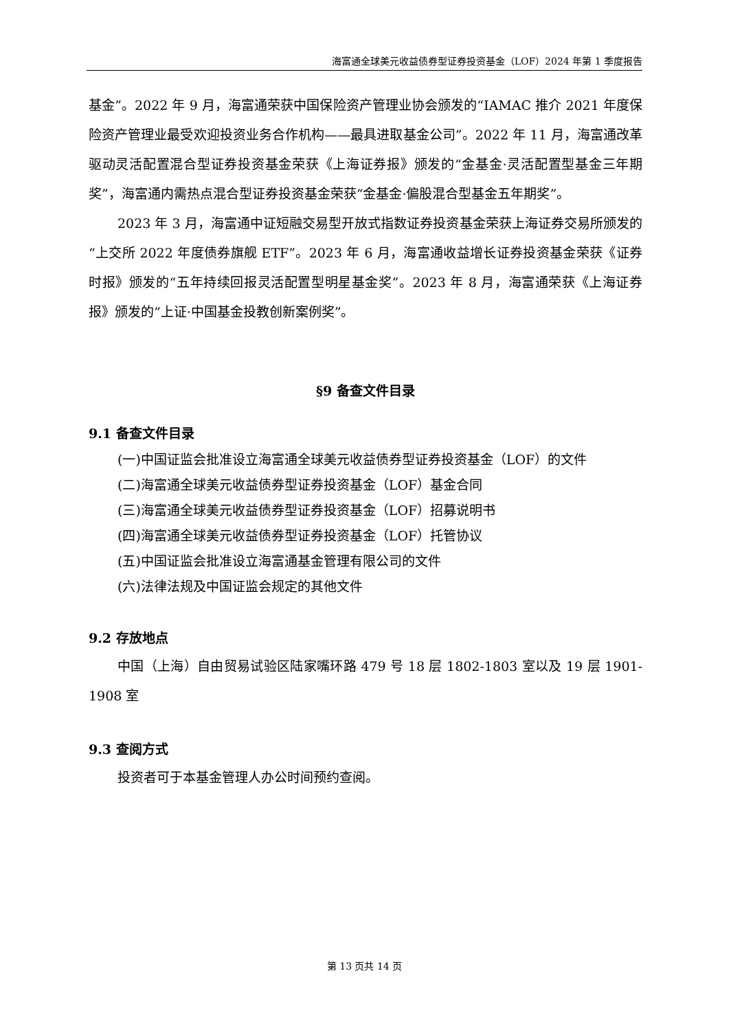海富通全球美元收益债券型证券投资基金（LOF）2024 年第 1 季度报告
基金”。2022 年 9 月，海富通荣获中国保险资产管理业协会颁发的“IAMAC 推介 2021 年度保险资产管理业最受欢迎投资业务合作机构——最具进取基金公司”。2022 年 11 月，海富通改革驱动灵活配置混合型证券投资基金荣获《上海证券报》颁发的“金基金·灵活配置型基金三年期奖”，海富通内需热点混合型证券投资基金荣获“金基金·偏股混合型基金五年期奖”。
2023 年 3 月，海富通中证短融交易型开放式指数证券投资基金荣获上海证券交易所颁发的“上交所 2022 年度债券旗舰 ETF”。2023 年 6 月，海富通收益增长证券投资基金荣获《证券时报》颁发的“五年持续回报灵活配置型明星基金奖”。2023 年 8 月，海富通荣获《上海证券报》颁发的“上证·中国基金投教创新案例奖”。
§9 备查文件目录
9.1 备查文件目录
(一)中国证监会批准设立海富通全球美元收益债券型证券投资基金（LOF）的文件
(二)海富通全球美元收益债券型证券投资基金（LOF）基金合同
(三)海富通全球美元收益债券型证券投资基金（LOF）招募说明书
(四)海富通全球美元收益债券型证券投资基金（LOF）托管协议
(五)中国证监会批准设立海富通基金管理有限公司的文件
(六)法律法规及中国证监会规定的其他文件
9.2 存放地点
中国（上海）自由贸易试验区陆家嘴环路 479 号 18 层 1802-1803 室以及 19 层 1901-1908 室
9.3 查阅方式
投资者可于本基金管理人办公时间预约查阅。
第 13 页共 14 页